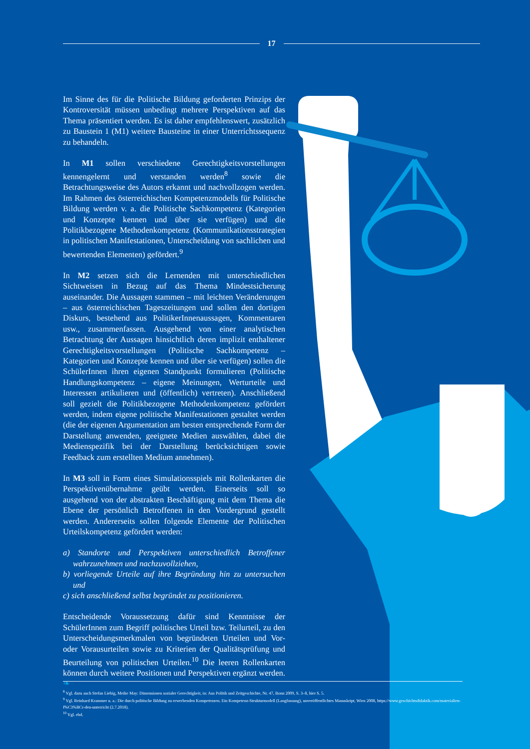17
Im Sinne des für die Politische Bildung geforderten Prinzips der Kontroversität müssen unbedingt mehrere Perspektiven auf das Thema präsentiert werden. Es ist daher empfehlenswert, zusätzlich zu Baustein 1 (M1) weitere Bausteine in einer Unterrichtssequenz zu behandeln.
In M1 sollen verschiedene Gerechtigkeitsvorstellungen kennengelernt und verstanden werden<sup>8</sup> sowie die Betrachtungsweise des Autors erkannt und nachvollzogen werden. Im Rahmen des österreichischen Kompetenzmodells für Politische Bildung werden v. a. die Politische Sachkompetenz (Kategorien und Konzepte kennen und über sie verfügen) und die Politikbezogene Methodenkompetenz (Kommunikationsstrategien in politischen Manifestationen, Unterscheidung von sachlichen und bewertenden Elementen) gefördert.<sup>9</sup>
In M2 setzen sich die Lernenden mit unterschiedlichen Sichtweisen in Bezug auf das Thema Mindestsicherung auseinander. Die Aussagen stammen – mit leichten Veränderungen – aus österreichischen Tageszeitungen und sollen den dortigen Diskurs, bestehend aus PolitikerInnenaussagen, Kommentaren usw., zusammenfassen. Ausgehend von einer analytischen Betrachtung der Aussagen hinsichtlich deren implizit enthaltener Gerechtigkeitsvorstellungen (Politische Sachkompetenz – Kategorien und Konzepte kennen und über sie verfügen) sollen die SchülerInnen ihren eigenen Standpunkt formulieren (Politische Handlungskompetenz – eigene Meinungen, Werturteile und Interessen artikulieren und (öffentlich) vertreten). Anschließend soll gezielt die Politikbezogene Methodenkompetenz gefördert werden, indem eigene politische Manifestationen gestaltet werden (die der eigenen Argumentation am besten entsprechende Form der Darstellung anwenden, geeignete Medien auswählen, dabei die Medienspezifik bei der Darstellung berücksichtigen sowie Feedback zum erstellten Medium annehmen).
In M3 soll in Form eines Simulationsspiels mit Rollenkarten die Perspektivenübernahme geübt werden. Einerseits soll so ausgehend von der abstrakten Beschäftigung mit dem Thema die Ebene der persönlich Betroffenen in den Vordergrund gestellt werden. Andererseits sollen folgende Elemente der Politischen Urteilskompetenz gefördert werden:
a) Standorte und Perspektiven unterschiedlich Betroffener wahrzunehmen und nachzuvollziehen,
b) vorliegende Urteile auf ihre Begründung hin zu untersuchen und
c) sich anschließend selbst begründet zu positionieren.
Entscheidende Voraussetzung dafür sind Kenntnisse der SchülerInnen zum Begriff politisches Urteil bzw. Teilurteil, zu den Unterscheidungsmerkmalen von begründeten Urteilen und Vor- oder Vorausurteilen sowie zu Kriterien der Qualitätsprüfung und Beurteilung von politischen Urteilen.<sup>10</sup> Die leeren Rollenkarten können durch weitere Positionen und Perspektiven ergänzt werden. ❧
<sup>8</sup> Vgl. dazu auch Stefan Liebig, Meike May: Dimensionen sozialer Gerechtigkeit, in: Aus Politik und Zeitgeschichte, Nr. 47, Bonn 2009, S. 3–8, hier S. 5.
<sup>9</sup> Vgl. Reinhard Krammer u. a.: Die durch politische Bildung zu erwerbenden Kompetenzen. Ein Kompetenz-Strukturmodell (Langfassung), unveröffentlichtes Manuskript, Wien 2008, https://www.geschichtsdidaktik.com/materialien-f%C3%BCr-den-unterricht (2.7.2018).
<sup>10</sup> Vgl. ebd.